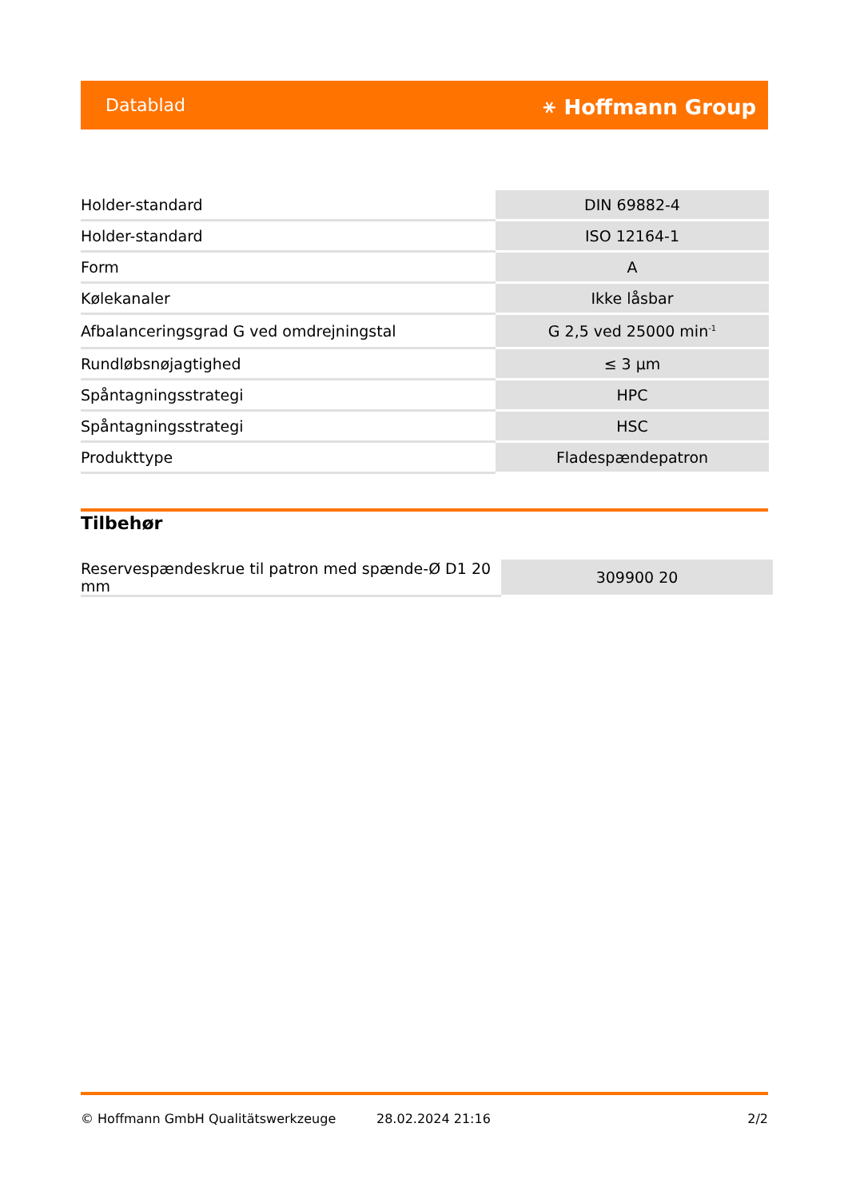Datablad ⚹ Hoffmann Group
| Holder-standard | DIN 69882-4 |
| Holder-standard | ISO 12164-1 |
| Form | A |
| Kølekanaler | Ikke låsbar |
| Afbalanceringsgrad G ved omdrejningstal | G 2,5 ved 25000 min<sup>-1</sup> |
| Rundløbsnøjagtighed | ≤ 3 µm |
| Spåntagningsstrategi | HPC |
| Spåntagningsstrategi | HSC |
| Produkttype | Fladespændepatron |
Tilbehør
| Reservespændeskrue til patron med spænde-Ø D1 20 mm | 309900 20 |
© Hoffmann GmbH Qualitätswerkzeuge 28.02.2024 21:16 2/2